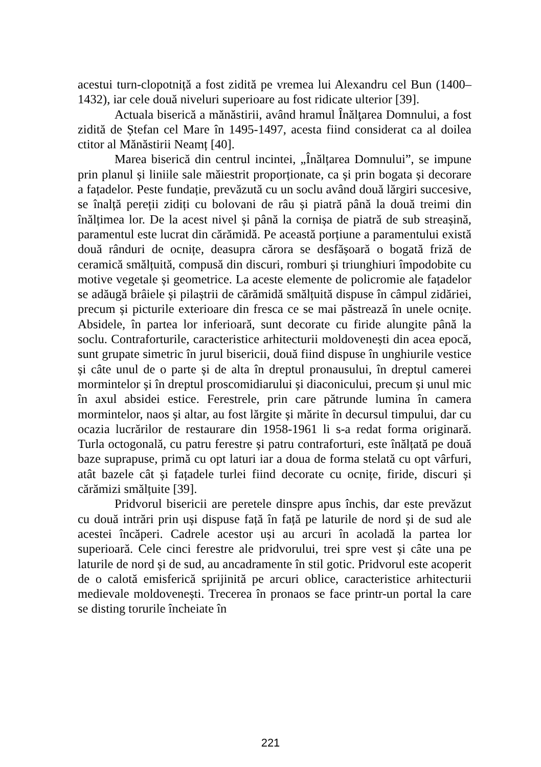acestui turn-clopotniță a fost zidită pe vremea lui Alexandru cel Bun (1400–1432), iar cele două niveluri superioare au fost ridicate ulterior [39].
Actuala biserică a mănăstirii, având hramul Înălţarea Domnului, a fost zidită de Ștefan cel Mare în 1495-1497, acesta fiind considerat ca al doilea ctitor al Mănăstirii Neamț [40].
Marea biserică din centrul incintei, „Înălțarea Domnului”, se impune prin planul și liniile sale măiestrit proporționate, ca și prin bogata și decorare a fațadelor. Peste fundație, prevăzută cu un soclu având două lărgiri succesive, se înalță pereții zidiți cu bolovani de râu și piatră până la două treimi din înălțimea lor. De la acest nivel și până la cornișa de piatră de sub streașină, paramentul este lucrat din cărămidă. Pe această porțiune a paramentului există două rânduri de ocnițe, deasupra cărora se desfășoară o bogată friză de ceramică smălțuită, compusă din discuri, romburi și triunghiuri împodobite cu motive vegetale și geometrice. La aceste elemente de policromie ale fațadelor se adăugă brâiele și pilaștrii de cărămidă smălțuită dispuse în câmpul zidăriei, precum și picturile exterioare din fresca ce se mai păstrează în unele ocnițe. Absidele, în partea lor inferioară, sunt decorate cu firide alungite până la soclu. Contraforturile, caracteristice arhitecturii moldovenești din acea epocă, sunt grupate simetric în jurul bisericii, două fiind dispuse în unghiurile vestice și câte unul de o parte și de alta în dreptul pronausului, în dreptul camerei mormintelor și în dreptul proscomidiarului și diaconicului, precum și unul mic în axul absidei estice. Ferestrele, prin care pătrunde lumina în camera mormintelor, naos și altar, au fost lărgite și mărite în decursul timpului, dar cu ocazia lucrărilor de restaurare din 1958-1961 li s-a redat forma originară. Turla octogonală, cu patru ferestre și patru contraforturi, este înălțată pe două baze suprapuse, primă cu opt laturi iar a doua de forma stelată cu opt vârfuri, atât bazele cât și fațadele turlei fiind decorate cu ocnițe, firide, discuri și cărămizi smălțuite [39].
Pridvorul bisericii are peretele dinspre apus închis, dar este prevăzut cu două intrări prin uși dispuse față în față pe laturile de nord și de sud ale acestei încăperi. Cadrele acestor uși au arcuri în acoladă la partea lor superioară. Cele cinci ferestre ale pridvorului, trei spre vest și câte una pe laturile de nord și de sud, au ancadramente în stil gotic. Pridvorul este acoperit de o calotă emisferică sprijinită pe arcuri oblice, caracteristice arhitecturii medievale moldovenești. Trecerea în pronaos se face printr-un portal la care se disting torurile încheiate în
221